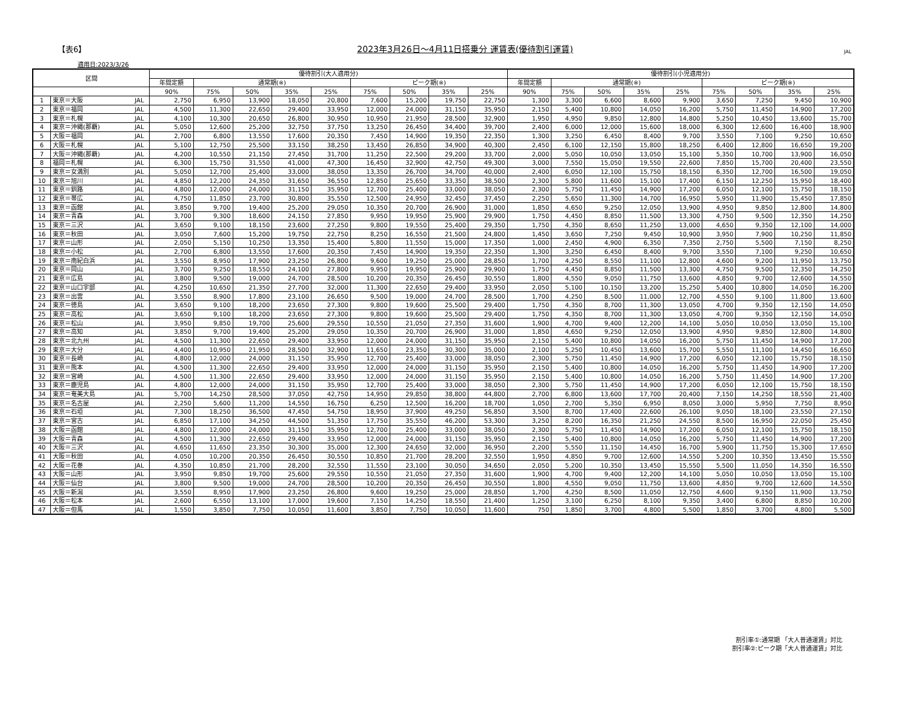【表6】 2023年3月26日～4月11日搭乗分 運賃表(優待割引運賃) JAL
適用日:2023/3/26
| 区間 | | | 優待割引(大人適用分) | | | | | | | | | 優待割引(小児適用分) | | | | | | | | |
| --- | --- | --- | --- | --- | --- | --- | --- | --- | --- | --- | --- | --- | --- | --- | --- | --- | --- | --- | --- | --- |
| | | | 年間定額 | 通常期(※) | | | | ピーク期(※) | | | | 年間定額 | 通常期(※) | | | | ピーク期(※) | | | |
| | | | 90% | 75% | 50% | 35% | 25% | 75% | 50% | 35% | 25% | 90% | 75% | 50% | 35% | 25% | 75% | 50% | 35% | 25% |
| 1 | 東京＝大阪 | JAL | 2,750 | 6,950 | 13,900 | 18,050 | 20,800 | 7,600 | 15,200 | 19,750 | 22,750 | 1,300 | 3,300 | 6,600 | 8,600 | 9,900 | 3,650 | 7,250 | 9,450 | 10,900 |
| 2 | 東京＝福岡 | JAL | 4,500 | 11,300 | 22,650 | 29,400 | 33,950 | 12,000 | 24,000 | 31,150 | 35,950 | 2,150 | 5,400 | 10,800 | 14,050 | 16,200 | 5,750 | 11,450 | 14,900 | 17,200 |
| 3 | 東京＝札幌 | JAL | 4,100 | 10,300 | 20,650 | 26,800 | 30,950 | 10,950 | 21,950 | 28,500 | 32,900 | 1,950 | 4,950 | 9,850 | 12,800 | 14,800 | 5,250 | 10,450 | 13,600 | 15,700 |
| 4 | 東京＝沖縄(那覇) | JAL | 5,050 | 12,600 | 25,200 | 32,750 | 37,750 | 13,250 | 26,450 | 34,400 | 39,700 | 2,400 | 6,000 | 12,000 | 15,600 | 18,000 | 6,300 | 12,600 | 16,400 | 18,900 |
| 5 | 大阪＝福岡 | JAL | 2,700 | 6,800 | 13,550 | 17,600 | 20,350 | 7,450 | 14,900 | 19,350 | 22,350 | 1,300 | 3,250 | 6,450 | 8,400 | 9,700 | 3,550 | 7,100 | 9,250 | 10,650 |
| 6 | 大阪＝札幌 | JAL | 5,100 | 12,750 | 25,500 | 33,150 | 38,250 | 13,450 | 26,850 | 34,900 | 40,300 | 2,450 | 6,100 | 12,150 | 15,800 | 18,250 | 6,400 | 12,800 | 16,650 | 19,200 |
| 7 | 大阪＝沖縄(那覇) | JAL | 4,200 | 10,550 | 21,150 | 27,450 | 31,700 | 11,250 | 22,500 | 29,200 | 33,700 | 2,000 | 5,050 | 10,050 | 13,050 | 15,100 | 5,350 | 10,700 | 13,900 | 16,050 |
| 8 | 福岡＝札幌 | JAL | 6,300 | 15,750 | 31,550 | 41,000 | 47,300 | 16,450 | 32,900 | 42,750 | 49,300 | 3,000 | 7,550 | 15,050 | 19,550 | 22,600 | 7,850 | 15,700 | 20,400 | 23,550 |
| 9 | 東京＝女満別 | JAL | 5,050 | 12,700 | 25,400 | 33,000 | 38,050 | 13,350 | 26,700 | 34,700 | 40,000 | 2,400 | 6,050 | 12,100 | 15,750 | 18,150 | 6,350 | 12,700 | 16,500 | 19,050 |
| 10 | 東京＝旭川 | JAL | 4,850 | 12,200 | 24,350 | 31,650 | 36,550 | 12,850 | 25,650 | 33,350 | 38,500 | 2,300 | 5,800 | 11,600 | 15,100 | 17,400 | 6,150 | 12,250 | 15,950 | 18,400 |
| 11 | 東京＝釧路 | JAL | 4,800 | 12,000 | 24,000 | 31,150 | 35,950 | 12,700 | 25,400 | 33,000 | 38,050 | 2,300 | 5,750 | 11,450 | 14,900 | 17,200 | 6,050 | 12,100 | 15,750 | 18,150 |
| 12 | 東京＝帯広 | JAL | 4,750 | 11,850 | 23,700 | 30,800 | 35,550 | 12,500 | 24,950 | 32,450 | 37,450 | 2,250 | 5,650 | 11,300 | 14,700 | 16,950 | 5,950 | 11,900 | 15,450 | 17,850 |
| 13 | 東京＝函館 | JAL | 3,850 | 9,700 | 19,400 | 25,200 | 29,050 | 10,350 | 20,700 | 26,900 | 31,000 | 1,850 | 4,650 | 9,250 | 12,050 | 13,900 | 4,950 | 9,850 | 12,800 | 14,800 |
| 14 | 東京＝青森 | JAL | 3,700 | 9,300 | 18,600 | 24,150 | 27,850 | 9,950 | 19,950 | 25,900 | 29,900 | 1,750 | 4,450 | 8,850 | 11,500 | 13,300 | 4,750 | 9,500 | 12,350 | 14,250 |
| 15 | 東京＝三沢 | JAL | 3,650 | 9,100 | 18,150 | 23,600 | 27,250 | 9,800 | 19,550 | 25,400 | 29,350 | 1,750 | 4,350 | 8,650 | 11,250 | 13,000 | 4,650 | 9,350 | 12,100 | 14,000 |
| 16 | 東京＝秋田 | JAL | 3,050 | 7,600 | 15,200 | 19,750 | 22,750 | 8,250 | 16,550 | 21,500 | 24,800 | 1,450 | 3,650 | 7,250 | 9,450 | 10,900 | 3,950 | 7,900 | 10,250 | 11,850 |
| 17 | 東京＝山形 | JAL | 2,050 | 5,150 | 10,250 | 13,350 | 15,400 | 5,800 | 11,550 | 15,000 | 17,350 | 1,000 | 2,450 | 4,900 | 6,350 | 7,350 | 2,750 | 5,500 | 7,150 | 8,250 |
| 18 | 東京＝小松 | JAL | 2,700 | 6,800 | 13,550 | 17,600 | 20,350 | 7,450 | 14,900 | 19,350 | 22,350 | 1,300 | 3,250 | 6,450 | 8,400 | 9,700 | 3,550 | 7,100 | 9,250 | 10,650 |
| 19 | 東京＝南紀白浜 | JAL | 3,550 | 8,950 | 17,900 | 23,250 | 26,800 | 9,600 | 19,250 | 25,000 | 28,850 | 1,700 | 4,250 | 8,550 | 11,100 | 12,800 | 4,600 | 9,200 | 11,950 | 13,750 |
| 20 | 東京＝岡山 | JAL | 3,700 | 9,250 | 18,550 | 24,100 | 27,800 | 9,950 | 19,950 | 25,900 | 29,900 | 1,750 | 4,450 | 8,850 | 11,500 | 13,300 | 4,750 | 9,500 | 12,350 | 14,250 |
| 21 | 東京＝広島 | JAL | 3,800 | 9,500 | 19,000 | 24,700 | 28,500 | 10,200 | 20,350 | 26,450 | 30,550 | 1,800 | 4,550 | 9,050 | 11,750 | 13,600 | 4,850 | 9,700 | 12,600 | 14,550 |
| 22 | 東京＝山口宇部 | JAL | 4,250 | 10,650 | 21,350 | 27,700 | 32,000 | 11,300 | 22,650 | 29,400 | 33,950 | 2,050 | 5,100 | 10,150 | 13,200 | 15,250 | 5,400 | 10,800 | 14,050 | 16,200 |
| 23 | 東京＝出雲 | JAL | 3,550 | 8,900 | 17,800 | 23,100 | 26,650 | 9,500 | 19,000 | 24,700 | 28,500 | 1,700 | 4,250 | 8,500 | 11,000 | 12,700 | 4,550 | 9,100 | 11,800 | 13,600 |
| 24 | 東京＝徳島 | JAL | 3,650 | 9,100 | 18,200 | 23,650 | 27,300 | 9,800 | 19,600 | 25,500 | 29,400 | 1,750 | 4,350 | 8,700 | 11,300 | 13,050 | 4,700 | 9,350 | 12,150 | 14,050 |
| 25 | 東京＝高松 | JAL | 3,650 | 9,100 | 18,200 | 23,650 | 27,300 | 9,800 | 19,600 | 25,500 | 29,400 | 1,750 | 4,350 | 8,700 | 11,300 | 13,050 | 4,700 | 9,350 | 12,150 | 14,050 |
| 26 | 東京＝松山 | JAL | 3,950 | 9,850 | 19,700 | 25,600 | 29,550 | 10,550 | 21,050 | 27,350 | 31,600 | 1,900 | 4,700 | 9,400 | 12,200 | 14,100 | 5,050 | 10,050 | 13,050 | 15,100 |
| 27 | 東京＝高知 | JAL | 3,850 | 9,700 | 19,400 | 25,200 | 29,050 | 10,350 | 20,700 | 26,900 | 31,000 | 1,850 | 4,650 | 9,250 | 12,050 | 13,900 | 4,950 | 9,850 | 12,800 | 14,800 |
| 28 | 東京＝北九州 | JAL | 4,500 | 11,300 | 22,650 | 29,400 | 33,950 | 12,000 | 24,000 | 31,150 | 35,950 | 2,150 | 5,400 | 10,800 | 14,050 | 16,200 | 5,750 | 11,450 | 14,900 | 17,200 |
| 29 | 東京＝大分 | JAL | 4,400 | 10,950 | 21,950 | 28,500 | 32,900 | 11,650 | 23,350 | 30,300 | 35,000 | 2,100 | 5,250 | 10,450 | 13,600 | 15,700 | 5,550 | 11,100 | 14,450 | 16,650 |
| 30 | 東京＝長崎 | JAL | 4,800 | 12,000 | 24,000 | 31,150 | 35,950 | 12,700 | 25,400 | 33,000 | 38,050 | 2,300 | 5,750 | 11,450 | 14,900 | 17,200 | 6,050 | 12,100 | 15,750 | 18,150 |
| 31 | 東京＝熊本 | JAL | 4,500 | 11,300 | 22,650 | 29,400 | 33,950 | 12,000 | 24,000 | 31,150 | 35,950 | 2,150 | 5,400 | 10,800 | 14,050 | 16,200 | 5,750 | 11,450 | 14,900 | 17,200 |
| 32 | 東京＝宮崎 | JAL | 4,500 | 11,300 | 22,650 | 29,400 | 33,950 | 12,000 | 24,000 | 31,150 | 35,950 | 2,150 | 5,400 | 10,800 | 14,050 | 16,200 | 5,750 | 11,450 | 14,900 | 17,200 |
| 33 | 東京＝鹿児島 | JAL | 4,800 | 12,000 | 24,000 | 31,150 | 35,950 | 12,700 | 25,400 | 33,000 | 38,050 | 2,300 | 5,750 | 11,450 | 14,900 | 17,200 | 6,050 | 12,100 | 15,750 | 18,150 |
| 34 | 東京＝奄美大島 | JAL | 5,700 | 14,250 | 28,500 | 37,050 | 42,750 | 14,950 | 29,850 | 38,800 | 44,800 | 2,700 | 6,800 | 13,600 | 17,700 | 20,400 | 7,150 | 14,250 | 18,550 | 21,400 |
| 35 | 東京＝名古屋 | JAL | 2,250 | 5,600 | 11,200 | 14,550 | 16,750 | 6,250 | 12,500 | 16,200 | 18,700 | 1,050 | 2,700 | 5,350 | 6,950 | 8,050 | 3,000 | 5,950 | 7,750 | 8,950 |
| 36 | 東京＝石垣 | JAL | 7,300 | 18,250 | 36,500 | 47,450 | 54,750 | 18,950 | 37,900 | 49,250 | 56,850 | 3,500 | 8,700 | 17,400 | 22,600 | 26,100 | 9,050 | 18,100 | 23,550 | 27,150 |
| 37 | 東京＝宮古 | JAL | 6,850 | 17,100 | 34,250 | 44,500 | 51,350 | 17,750 | 35,550 | 46,200 | 53,300 | 3,250 | 8,200 | 16,350 | 21,250 | 24,550 | 8,500 | 16,950 | 22,050 | 25,450 |
| 38 | 大阪＝函館 | JAL | 4,800 | 12,000 | 24,000 | 31,150 | 35,950 | 12,700 | 25,400 | 33,000 | 38,050 | 2,300 | 5,750 | 11,450 | 14,900 | 17,200 | 6,050 | 12,100 | 15,750 | 18,150 |
| 39 | 大阪＝青森 | JAL | 4,500 | 11,300 | 22,650 | 29,400 | 33,950 | 12,000 | 24,000 | 31,150 | 35,950 | 2,150 | 5,400 | 10,800 | 14,050 | 16,200 | 5,750 | 11,450 | 14,900 | 17,200 |
| 40 | 大阪＝三沢 | JAL | 4,650 | 11,650 | 23,350 | 30,300 | 35,000 | 12,300 | 24,650 | 32,000 | 36,950 | 2,200 | 5,550 | 11,150 | 14,450 | 16,700 | 5,900 | 11,750 | 15,300 | 17,650 |
| 41 | 大阪＝秋田 | JAL | 4,050 | 10,200 | 20,350 | 26,450 | 30,550 | 10,850 | 21,700 | 28,200 | 32,550 | 1,950 | 4,850 | 9,700 | 12,600 | 14,550 | 5,200 | 10,350 | 13,450 | 15,550 |
| 42 | 大阪＝花巻 | JAL | 4,350 | 10,850 | 21,700 | 28,200 | 32,550 | 11,550 | 23,100 | 30,050 | 34,650 | 2,050 | 5,200 | 10,350 | 13,450 | 15,550 | 5,500 | 11,050 | 14,350 | 16,550 |
| 43 | 大阪＝山形 | JAL | 3,950 | 9,850 | 19,700 | 25,600 | 29,550 | 10,550 | 21,050 | 27,350 | 31,600 | 1,900 | 4,700 | 9,400 | 12,200 | 14,100 | 5,050 | 10,050 | 13,050 | 15,100 |
| 44 | 大阪＝仙台 | JAL | 3,800 | 9,500 | 19,000 | 24,700 | 28,500 | 10,200 | 20,350 | 26,450 | 30,550 | 1,800 | 4,550 | 9,050 | 11,750 | 13,600 | 4,850 | 9,700 | 12,600 | 14,550 |
| 45 | 大阪＝新潟 | JAL | 3,550 | 8,950 | 17,900 | 23,250 | 26,800 | 9,600 | 19,250 | 25,000 | 28,850 | 1,700 | 4,250 | 8,500 | 11,050 | 12,750 | 4,600 | 9,150 | 11,900 | 13,750 |
| 46 | 大阪＝松本 | JAL | 2,600 | 6,550 | 13,100 | 17,000 | 19,600 | 7,150 | 14,250 | 18,550 | 21,400 | 1,250 | 3,100 | 6,250 | 8,100 | 9,350 | 3,400 | 6,800 | 8,850 | 10,200 |
| 47 | 大阪＝但馬 | JAL | 1,550 | 3,850 | 7,750 | 10,050 | 11,600 | 3,850 | 7,750 | 10,050 | 11,600 | 750 | 1,850 | 3,700 | 4,800 | 5,500 | 1,850 | 3,700 | 4,800 | 5,500 |
割引率①:通常期 「大人普通運賃」対比
割引率②:ピーク期「大人普通運賃」対比